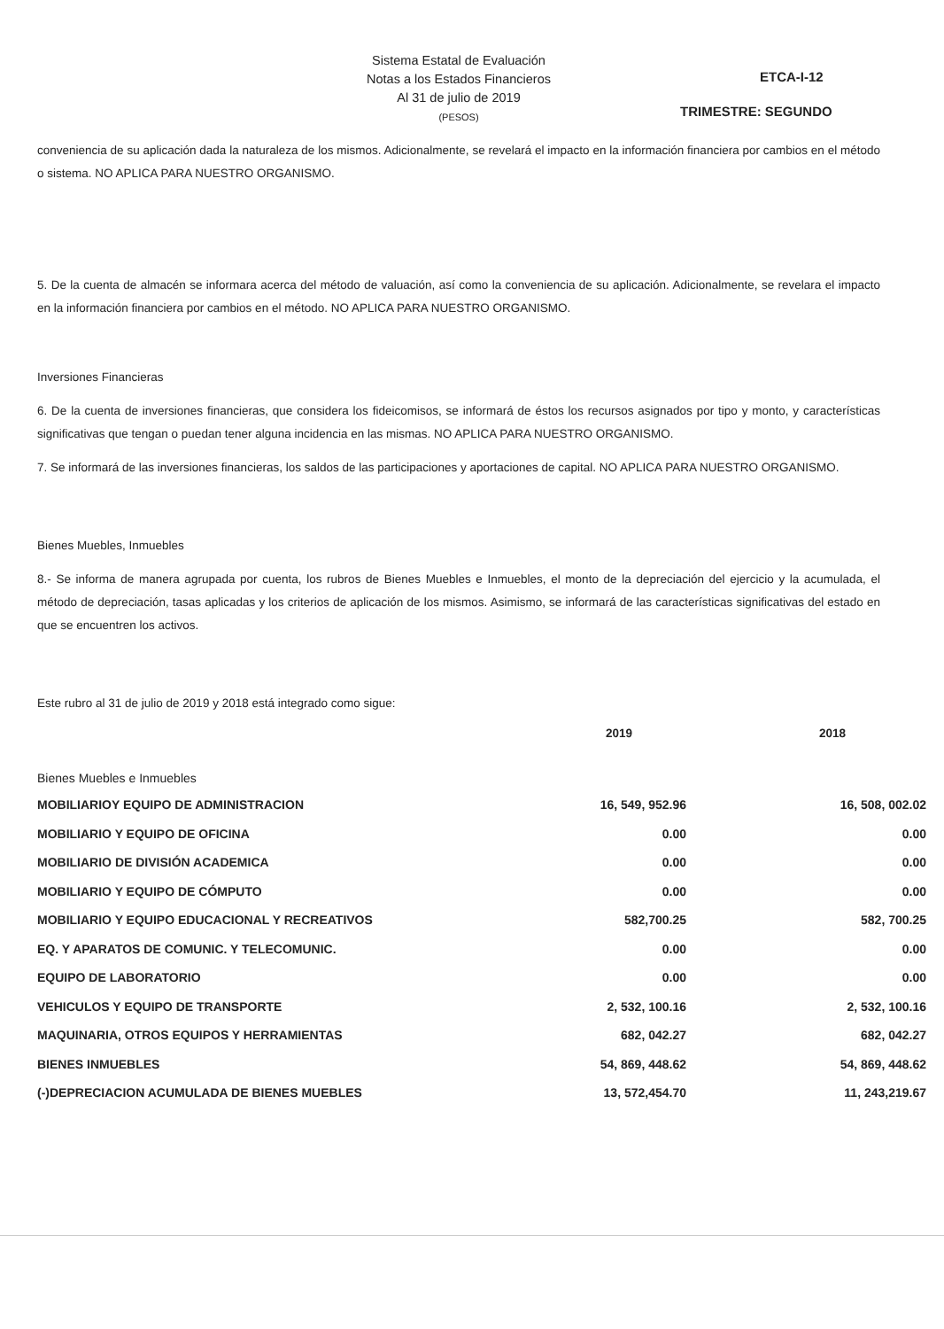Sistema Estatal de Evaluación
Notas a los Estados Financieros
Al 31 de julio de 2019
(PESOS)
ETCA-I-12
TRIMESTRE: SEGUNDO
conveniencia de su aplicación dada la naturaleza de los mismos. Adicionalmente, se revelará el impacto en la información financiera por cambios en el método o sistema. NO APLICA PARA NUESTRO ORGANISMO.
5. De la cuenta de almacén se informara acerca del método de valuación, así como la conveniencia de su aplicación. Adicionalmente, se revelara el impacto en la información financiera por cambios en el método. NO APLICA PARA NUESTRO ORGANISMO.
Inversiones Financieras
6. De la cuenta de inversiones financieras, que considera los fideicomisos, se informará de éstos los recursos asignados por tipo y monto, y características significativas que tengan o puedan tener alguna incidencia en las mismas. NO APLICA PARA NUESTRO ORGANISMO.
7. Se informará de las inversiones financieras, los saldos de las participaciones y aportaciones de capital. NO APLICA PARA NUESTRO ORGANISMO.
Bienes Muebles, Inmuebles
8.- Se informa de manera agrupada por cuenta, los rubros de Bienes Muebles e Inmuebles, el monto de la depreciación del ejercicio y la acumulada, el método de depreciación, tasas aplicadas y los criterios de aplicación de los mismos. Asimismo, se informará de las características significativas del estado en que se encuentren los activos.
Este rubro al 31 de julio de 2019 y 2018 está integrado como sigue:
| | 2019 | 2018 |
| --- | --- | --- |
| Bienes Muebles e Inmuebles | | |
| MOBILIARIOY EQUIPO DE ADMINISTRACION | 16, 549, 952.96 | 16, 508, 002.02 |
| MOBILIARIO Y EQUIPO DE OFICINA | 0.00 | 0.00 |
| MOBILIARIO DE DIVISIÓN ACADEMICA | 0.00 | 0.00 |
| MOBILIARIO Y EQUIPO DE CÓMPUTO | 0.00 | 0.00 |
| MOBILIARIO Y EQUIPO EDUCACIONAL Y RECREATIVOS | 582,700.25 | 582, 700.25 |
| EQ. Y APARATOS DE COMUNIC. Y TELECOMUNIC. | 0.00 | 0.00 |
| EQUIPO DE LABORATORIO | 0.00 | 0.00 |
| VEHICULOS Y EQUIPO DE TRANSPORTE | 2, 532, 100.16 | 2, 532, 100.16 |
| MAQUINARIA, OTROS EQUIPOS Y HERRAMIENTAS | 682, 042.27 | 682, 042.27 |
| BIENES INMUEBLES | 54, 869, 448.62 | 54, 869, 448.62 |
| (-)DEPRECIACION ACUMULADA DE BIENES MUEBLES | 13, 572,454.70 | 11, 243,219.67 |